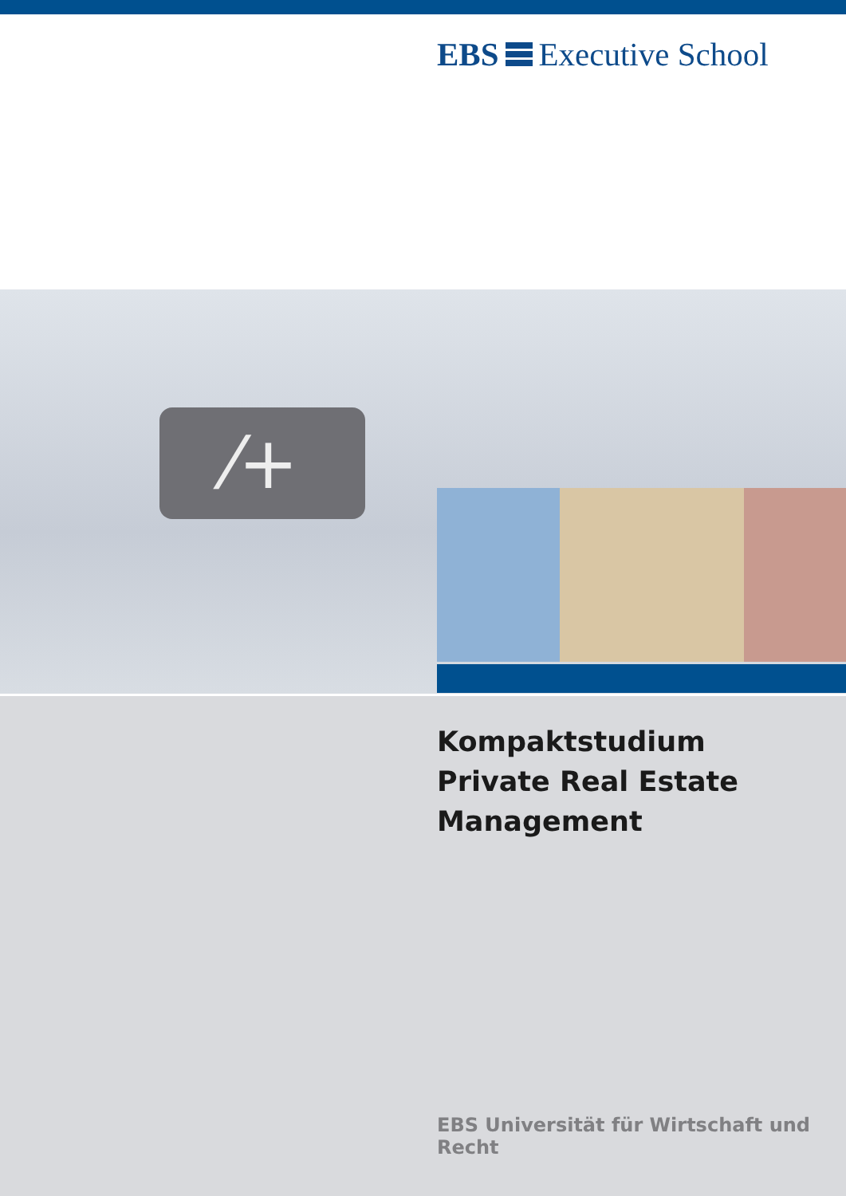EBS Executive School
⁄+
Kompaktstudium
Private Real Estate
Management
EBS Universität für Wirtschaft und Recht